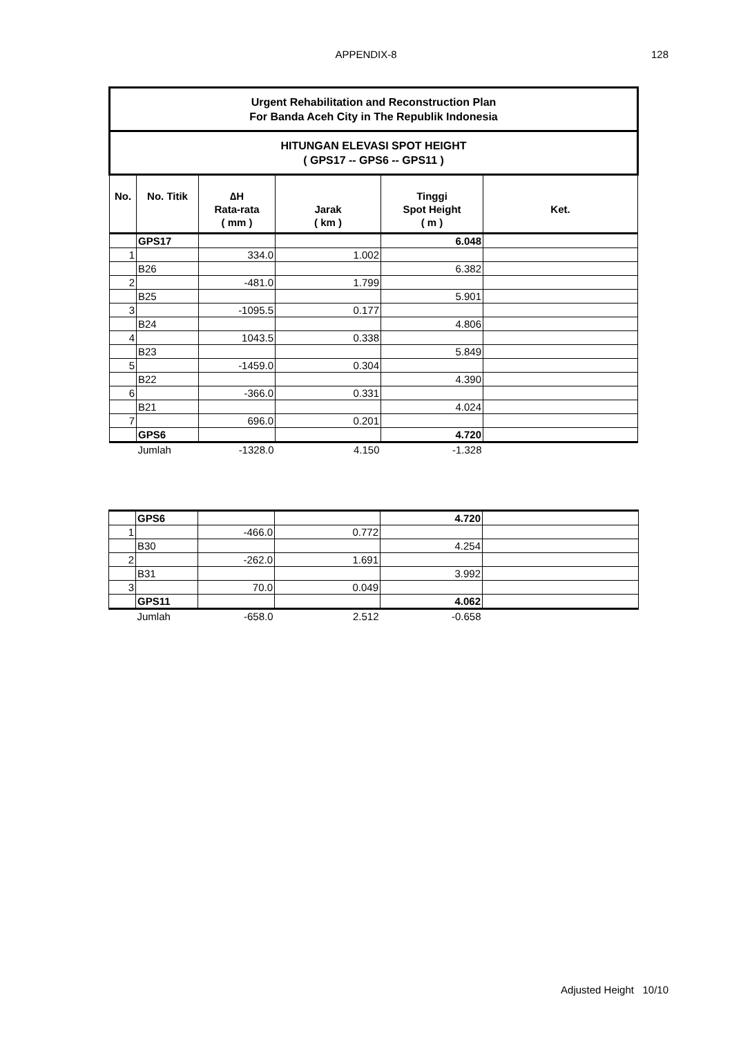APPENDIX-8
128
| Urgent Rehabilitation and Reconstruction Plan For Banda Aceh City in The Republik Indonesia | | | | | |
| HITUNGAN ELEVASI SPOT HEIGHT ( GPS17 -- GPS6 -- GPS11 ) | | | | | |
| No. | No. Titik | ∆H Rata-rata ( mm ) | Jarak ( km ) | Tinggi Spot Height ( m ) | Ket. |
| | GPS17 | | | 6.048 | |
| 1 | | 334.0 | 1.002 | | |
| | B26 | | | 6.382 | |
| 2 | | -481.0 | 1.799 | | |
| | B25 | | | 5.901 | |
| 3 | | -1095.5 | 0.177 | | |
| | B24 | | | 4.806 | |
| 4 | | 1043.5 | 0.338 | | |
| | B23 | | | 5.849 | |
| 5 | | -1459.0 | 0.304 | | |
| | B22 | | | 4.390 | |
| 6 | | -366.0 | 0.331 | | |
| | B21 | | | 4.024 | |
| 7 | | 696.0 | 0.201 | | |
| | GPS6 | | | 4.720 | |
| | Jumlah | -1328.0 | 4.150 | -1.328 | |
| | GPS6 | | | 4.720 | |
| 1 | | -466.0 | 0.772 | | |
| | B30 | | | 4.254 | |
| 2 | | -262.0 | 1.691 | | |
| | B31 | | | 3.992 | |
| 3 | | 70.0 | 0.049 | | |
| | GPS11 | | | 4.062 | |
| | Jumlah | -658.0 | 2.512 | -0.658 | |
Adjusted Height 10/10